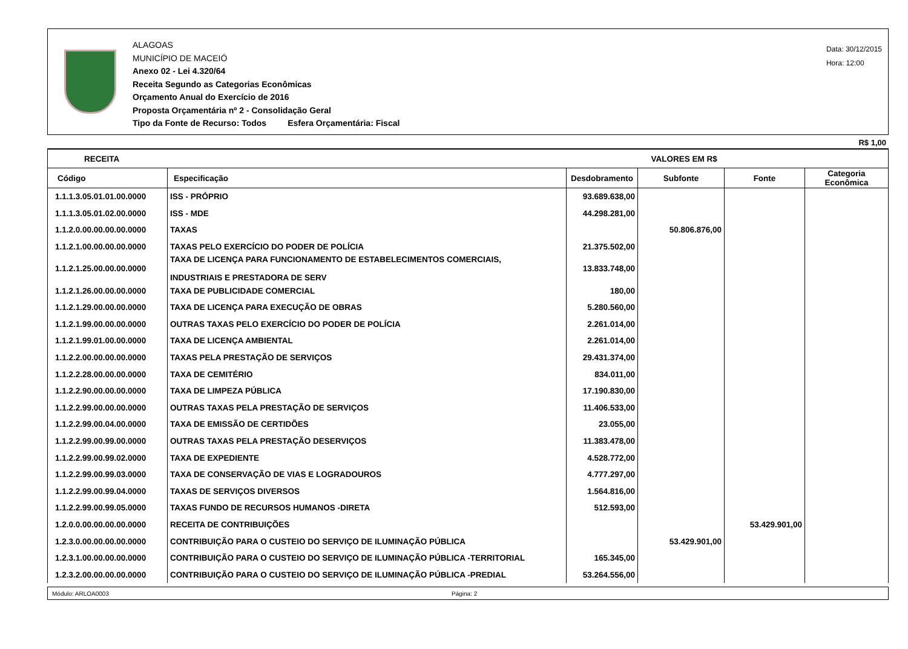ALAGOAS
MUNICÍPIO DE MACEIÓ
Anexo 02 - Lei 4.320/64
Receita Segundo as Categorias Econômicas
Orçamento Anual do Exercício de 2016
Proposta Orçamentária nº 2 - Consolidação Geral
Tipo da Fonte de Recurso: Todos Esfera Orçamentária: Fiscal
Data: 30/12/2015
Hora: 12:00
R$ 1,00
| RECEITA | | VALORES EM R$ | | | |
| --- | --- | --- | --- | --- | --- |
| Código | Especificação | Desdobramento | Subfonte | Fonte | Categoria Econômica |
| 1.1.1.3.05.01.01.00.0000 | ISS - PRÓPRIO | 93.689.638,00 | | | |
| 1.1.1.3.05.01.02.00.0000 | ISS - MDE | 44.298.281,00 | | | |
| 1.1.2.0.00.00.00.00.0000 | TAXAS | | 50.806.876,00 | | |
| 1.1.2.1.00.00.00.00.0000 | TAXAS PELO EXERCÍCIO DO PODER DE POLÍCIA | 21.375.502,00 | | | |
| 1.1.2.1.25.00.00.00.0000 | TAXA DE LICENÇA PARA FUNCIONAMENTO DE ESTABELECIMENTOS COMERCIAIS, INDUSTRIAIS E PRESTADORA DE SERV | 13.833.748,00 | | | |
| 1.1.2.1.26.00.00.00.0000 | TAXA DE PUBLICIDADE COMERCIAL | 180,00 | | | |
| 1.1.2.1.29.00.00.00.0000 | TAXA DE LICENÇA PARA EXECUÇÃO DE OBRAS | 5.280.560,00 | | | |
| 1.1.2.1.99.00.00.00.0000 | OUTRAS TAXAS PELO EXERCÍCIO DO PODER DE POLÍCIA | 2.261.014,00 | | | |
| 1.1.2.1.99.01.00.00.0000 | TAXA DE LICENÇA AMBIENTAL | 2.261.014,00 | | | |
| 1.1.2.2.00.00.00.00.0000 | TAXAS PELA PRESTAÇÃO DE SERVIÇOS | 29.431.374,00 | | | |
| 1.1.2.2.28.00.00.00.0000 | TAXA DE CEMITÉRIO | 834.011,00 | | | |
| 1.1.2.2.90.00.00.00.0000 | TAXA DE LIMPEZA PÚBLICA | 17.190.830,00 | | | |
| 1.1.2.2.99.00.00.00.0000 | OUTRAS TAXAS PELA PRESTAÇÃO DE SERVIÇOS | 11.406.533,00 | | | |
| 1.1.2.2.99.00.04.00.0000 | TAXA DE EMISSÃO DE CERTIDÕES | 23.055,00 | | | |
| 1.1.2.2.99.00.99.00.0000 | OUTRAS TAXAS PELA PRESTAÇÃO DESERVIÇOS | 11.383.478,00 | | | |
| 1.1.2.2.99.00.99.02.0000 | TAXA DE EXPEDIENTE | 4.528.772,00 | | | |
| 1.1.2.2.99.00.99.03.0000 | TAXA DE CONSERVAÇÃO DE VIAS E LOGRADOUROS | 4.777.297,00 | | | |
| 1.1.2.2.99.00.99.04.0000 | TAXAS DE SERVIÇOS DIVERSOS | 1.564.816,00 | | | |
| 1.1.2.2.99.00.99.05.0000 | TAXAS FUNDO DE RECURSOS HUMANOS -DIRETA | 512.593,00 | | | |
| 1.2.0.0.00.00.00.00.0000 | RECEITA DE CONTRIBUIÇÕES | | | 53.429.901,00 | |
| 1.2.3.0.00.00.00.00.0000 | CONTRIBUIÇÃO PARA O CUSTEIO DO SERVIÇO DE ILUMINAÇÃO PÚBLICA | | 53.429.901,00 | | |
| 1.2.3.1.00.00.00.00.0000 | CONTRIBUIÇÃO PARA O CUSTEIO DO SERVIÇO DE ILUMINAÇÃO PÚBLICA -TERRITORIAL | 165.345,00 | | | |
| 1.2.3.2.00.00.00.00.0000 | CONTRIBUIÇÃO PARA O CUSTEIO DO SERVIÇO DE ILUMINAÇÃO PÚBLICA -PREDIAL | 53.264.556,00 | | | |
Módulo: ARLOA0003 Página: 2